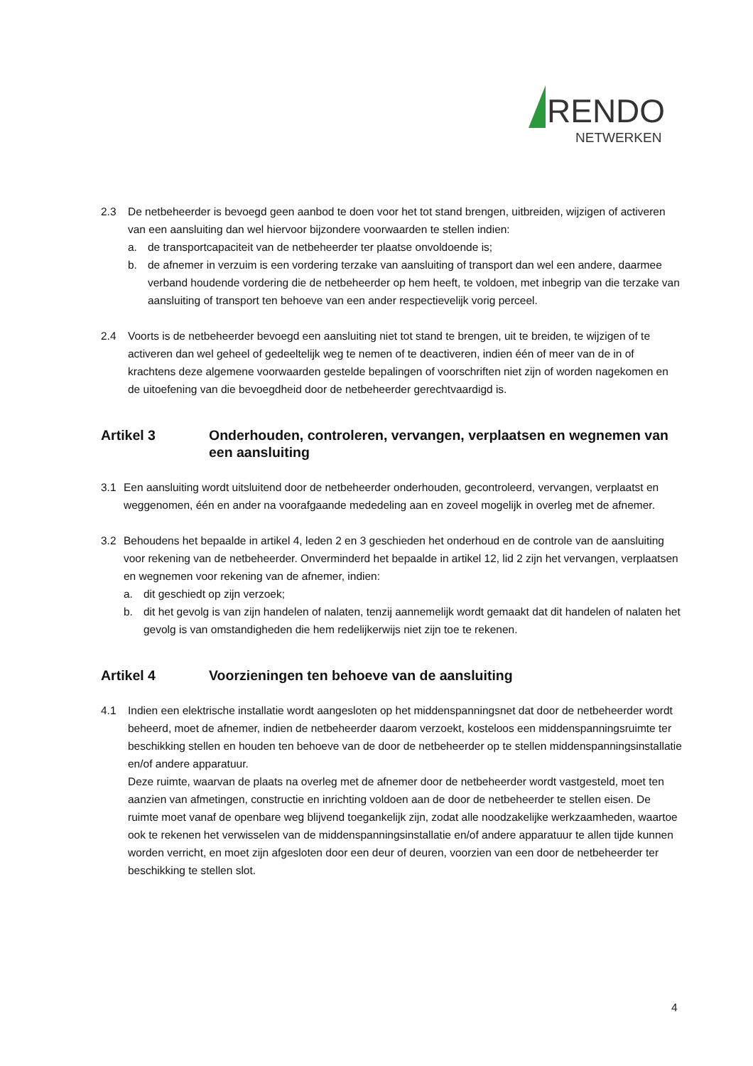RENDO
NETWERKEN
2.3 De netbeheerder is bevoegd geen aanbod te doen voor het tot stand brengen, uitbreiden, wijzigen of activeren van een aansluiting dan wel hiervoor bijzondere voorwaarden te stellen indien:
a. de transportcapaciteit van de netbeheerder ter plaatse onvoldoende is;
b. de afnemer in verzuim is een vordering terzake van aansluiting of transport dan wel een andere, daarmee verband houdende vordering die de netbeheerder op hem heeft, te voldoen, met inbegrip van die terzake van aansluiting of transport ten behoeve van een ander respectievelijk vorig perceel.
2.4 Voorts is de netbeheerder bevoegd een aansluiting niet tot stand te brengen, uit te breiden, te wijzigen of te activeren dan wel geheel of gedeeltelijk weg te nemen of te deactiveren, indien één of meer van de in of krachtens deze algemene voorwaarden gestelde bepalingen of voorschriften niet zijn of worden nagekomen en de uitoefening van die bevoegdheid door de netbeheerder gerechtvaardigd is.
Artikel 3 Onderhouden, controleren, vervangen, verplaatsen en wegnemen van een aansluiting
3.1 Een aansluiting wordt uitsluitend door de netbeheerder onderhouden, gecontroleerd, vervangen, verplaatst en weggenomen, één en ander na voorafgaande mededeling aan en zoveel mogelijk in overleg met de afnemer.
3.2 Behoudens het bepaalde in artikel 4, leden 2 en 3 geschieden het onderhoud en de controle van de aansluiting voor rekening van de netbeheerder. Onverminderd het bepaalde in artikel 12, lid 2 zijn het vervangen, verplaatsen en wegnemen voor rekening van de afnemer, indien:
a. dit geschiedt op zijn verzoek;
b. dit het gevolg is van zijn handelen of nalaten, tenzij aannemelijk wordt gemaakt dat dit handelen of nalaten het gevolg is van omstandigheden die hem redelijkerwijs niet zijn toe te rekenen.
Artikel 4 Voorzieningen ten behoeve van de aansluiting
4.1 Indien een elektrische installatie wordt aangesloten op het middenspanningsnet dat door de netbeheerder wordt beheerd, moet de afnemer, indien de netbeheerder daarom verzoekt, kosteloos een middenspanningsruimte ter beschikking stellen en houden ten behoeve van de door de netbeheerder op te stellen middenspanningsinstallatie en/of andere apparatuur.
Deze ruimte, waarvan de plaats na overleg met de afnemer door de netbeheerder wordt vastgesteld, moet ten aanzien van afmetingen, constructie en inrichting voldoen aan de door de netbeheerder te stellen eisen. De ruimte moet vanaf de openbare weg blijvend toegankelijk zijn, zodat alle noodzakelijke werkzaamheden, waartoe ook te rekenen het verwisselen van de middenspanningsinstallatie en/of andere apparatuur te allen tijde kunnen worden verricht, en moet zijn afgesloten door een deur of deuren, voorzien van een door de netbeheerder ter beschikking te stellen slot.
4